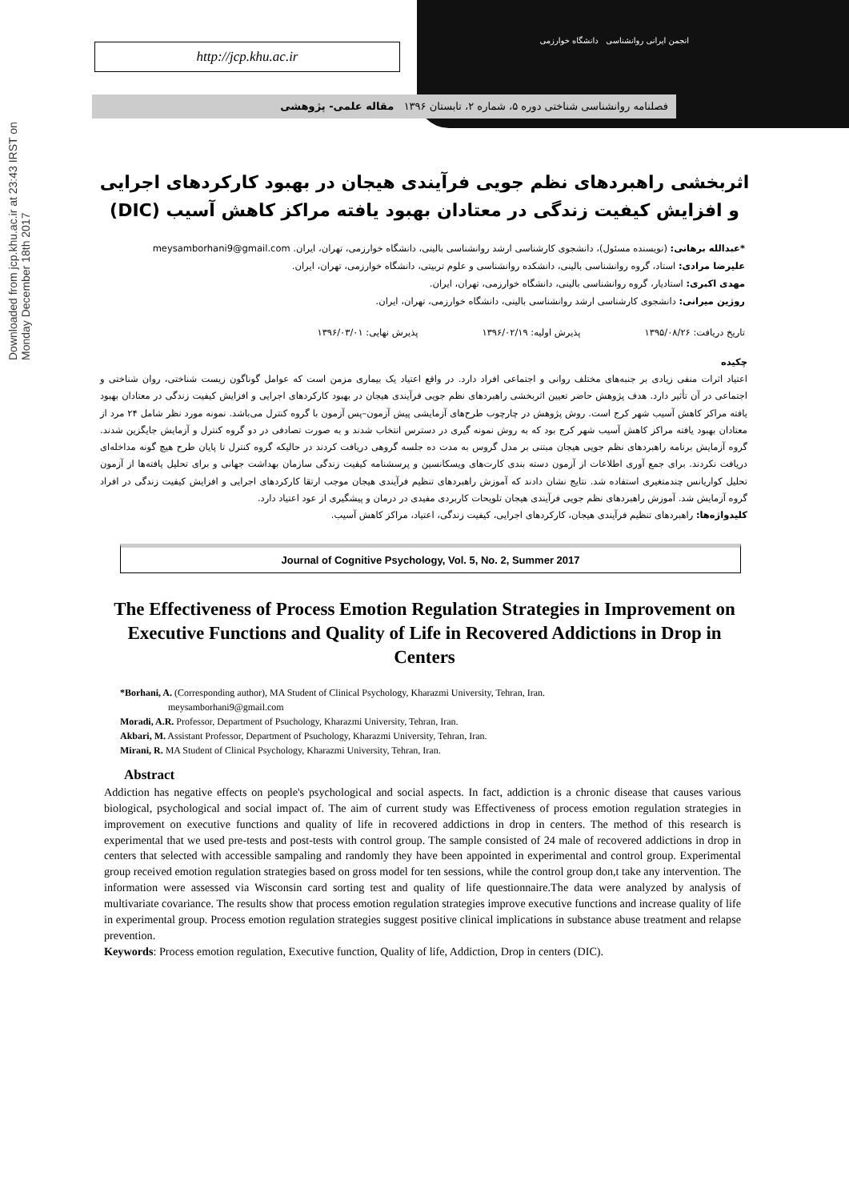Downloaded from jcp.khu.ac.ir at 23:43 IRST on Monday December 18th 2017
http://jcp.khu.ac.ir
انجمن ایرانی روانشناسی دانشگاه خوارزمی
فصلنامه روانشناسی شناختی دوره ۵، شماره ۲، تابستان ۱۳۹۶ مقاله علمی- پژوهشی
اثربخشی راهبردهای نظم جویی فرآیندی هیجان در بهبود کارکردهای اجرایی و افزایش کیفیت زندگی در معتادان بهبود یافته مراکز کاهش آسیب (DIC)
*عبدالله برهانی: (نویسنده مسئول)، دانشجوی کارشناسی ارشد روانشناسی بالینی، دانشگاه خوارزمی، تهران، ایران. meysamborhani9@gmail.com
علیرضا مرادی: استاد، گروه روانشناسی بالینی، دانشکده روانشناسی و علوم تربیتی، دانشگاه خوارزمی، تهران، ایران.
مهدی اکبری: استادیار، گروه روانشناسی بالینی، دانشگاه خوارزمی، تهران، ایران.
روژین میرانی: دانشجوی کارشناسی ارشد روانشناسی بالینی، دانشگاه خوارزمی، تهران، ایران.
تاریخ دریافت: ۱۳۹۵/۰۸/۲۶ پذیرش اولیه: ۱۳۹۶/۰۲/۱۹ پذیرش نهایی: ۱۳۹۶/۰۳/۰۱
چکیده
اعتیاد اثرات منفی زیادی بر جنبه‌های مختلف روانی و اجتماعی افراد دارد. در واقع اعتیاد یک بیماری مزمن است که عوامل گوناگون زیست شناختی، روان شناختی و اجتماعی در آن تأثیر دارد. هدف پژوهش حاضر تعیین اثربخشی راهبردهای نظم جویی فرآیندی هیجان در بهبود کارکردهای اجرایی و افزایش کیفیت زندگی در معتادان بهبود یافته مراکز کاهش آسیب شهر کرج است. روش پژوهش در چارچوب طرح‌های آزمایشی پیش آزمون–پس آزمون با گروه کنترل می‌باشد. نمونه مورد نظر شامل ۲۴ مرد از معتادان بهبود یافته مراکز کاهش آسیب شهر کرج بود که به روش نمونه گیری در دسترس انتخاب شدند و به صورت تصادفی در دو گروه کنترل و آزمایش جایگزین شدند. گروه آزمایش برنامه راهبردهای نظم جویی هیجان مبتنی بر مدل گروس به مدت ده جلسه گروهی دریافت کردند در حالیکه گروه کنترل تا پایان طرح هیچ گونه مداخله‌ای دریافت نکردند. برای جمع آوری اطلاعات از آزمون دسته بندی کارت‌های ویسکانسین و پرسشنامه کیفیت زندگی سازمان بهداشت جهانی و برای تحلیل یافته‌ها از آزمون تحلیل کواریانس چندمتغیری استفاده شد. نتایج نشان دادند که آموزش راهبردهای تنظیم فرآیندی هیجان موجب ارتقا کارکردهای اجرایی و افزایش کیفیت زندگی در افراد گروه آزمایش شد. آموزش راهبردهای نظم جویی فرآیندی هیجان تلویحات کاربردی مفیدی در درمان و پیشگیری از عود اعتیاد دارد.
کلیدواژه‌ها: راهبردهای تنظیم فرآیندی هیجان، کارکردهای اجرایی، کیفیت زندگی، اعتیاد، مراکز کاهش آسیب.
Journal of Cognitive Psychology, Vol. 5, No. 2, Summer 2017
The Effectiveness of Process Emotion Regulation Strategies in Improvement on Executive Functions and Quality of Life in Recovered Addictions in Drop in Centers
*Borhani, A. (Corresponding author), MA Student of Clinical Psychology, Kharazmi University, Tehran, Iran.
meysamborhani9@gmail.com
Moradi, A.R. Professor, Department of Psuchology, Kharazmi University, Tehran, Iran.
Akbari, M. Assistant Professor, Department of Psuchology, Kharazmi University, Tehran, Iran.
Mirani, R. MA Student of Clinical Psychology, Kharazmi University, Tehran, Iran.
Abstract
Addiction has negative effects on people's psychological and social aspects. In fact, addiction is a chronic disease that causes various biological, psychological and social impact of. The aim of current study was Effectiveness of process emotion regulation strategies in improvement on executive functions and quality of life in recovered addictions in drop in centers. The method of this research is experimental that we used pre-tests and post-tests with control group. The sample consisted of 24 male of recovered addictions in drop in centers that selected with accessible sampaling and randomly they have been appointed in experimental and control group. Experimental group received emotion regulation strategies based on gross model for ten sessions, while the control group don,t take any intervention. The information were assessed via Wisconsin card sorting test and quality of life questionnaire.The data were analyzed by analysis of multivariate covariance. The results show that process emotion regulation strategies improve executive functions and increase quality of life in experimental group. Process emotion regulation strategies suggest positive clinical implications in substance abuse treatment and relapse prevention.
Keywords: Process emotion regulation, Executive function, Quality of life, Addiction, Drop in centers (DIC).